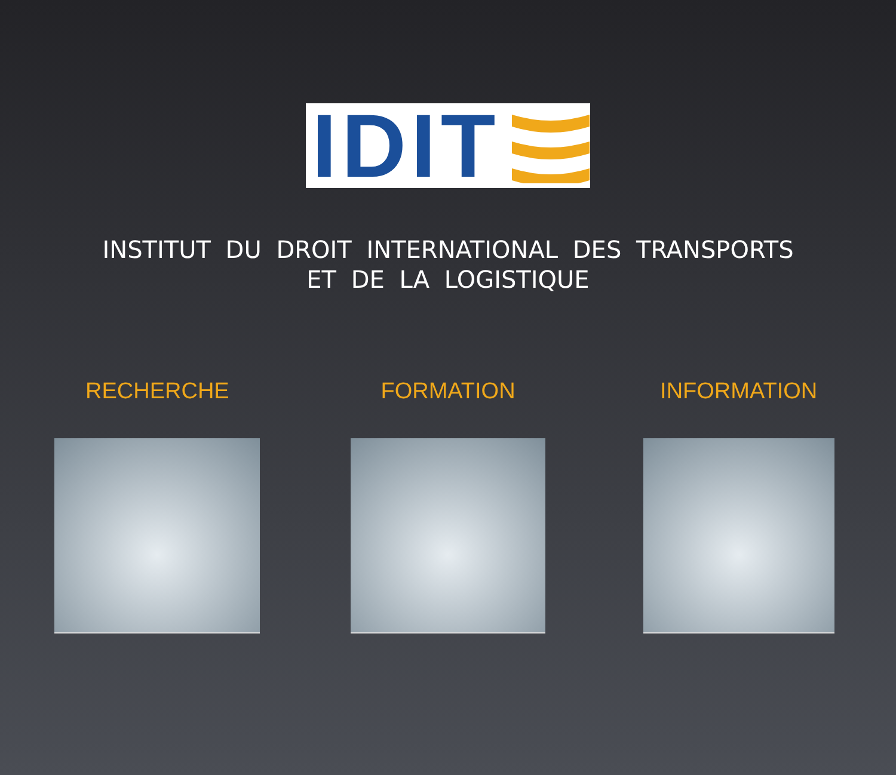IDIT
INSTITUT DU DROIT INTERNATIONAL DES TRANSPORTS
ET DE LA LOGISTIQUE
RECHERCHE FORMATION INFORMATION